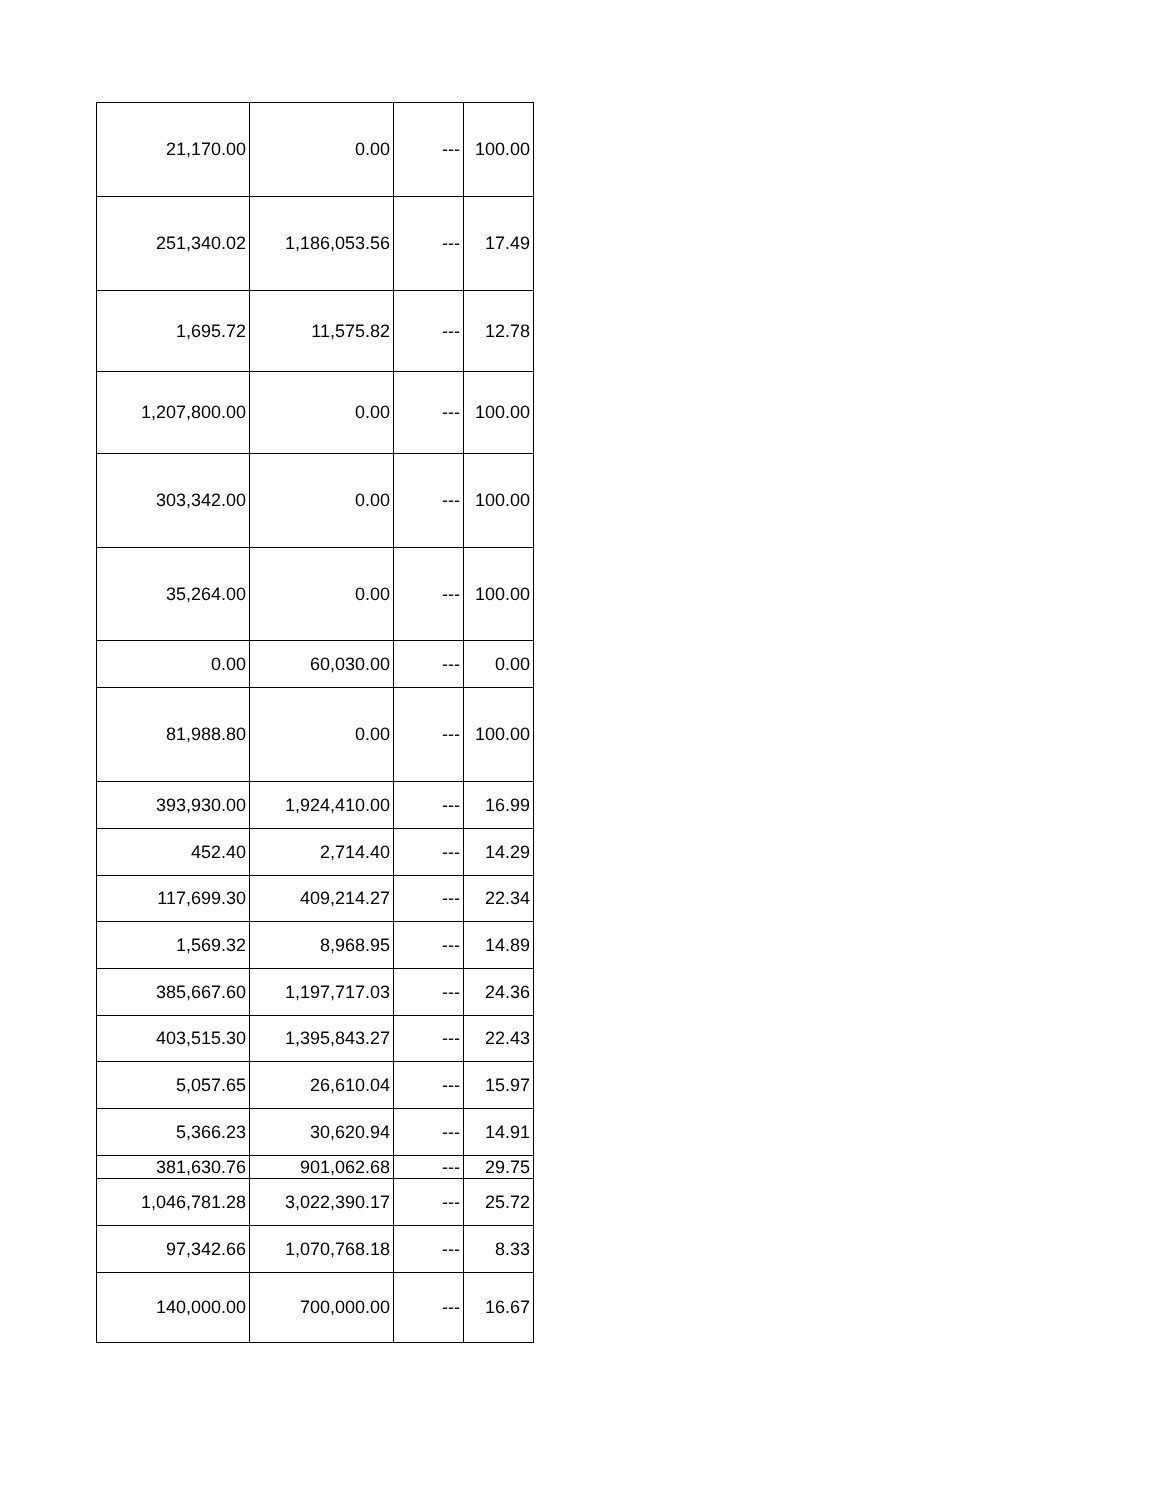| 21,170.00 | 0.00 | --- | 100.00 |
| 251,340.02 | 1,186,053.56 | --- | 17.49 |
| 1,695.72 | 11,575.82 | --- | 12.78 |
| 1,207,800.00 | 0.00 | --- | 100.00 |
| 303,342.00 | 0.00 | --- | 100.00 |
| 35,264.00 | 0.00 | --- | 100.00 |
| 0.00 | 60,030.00 | --- | 0.00 |
| 81,988.80 | 0.00 | --- | 100.00 |
| 393,930.00 | 1,924,410.00 | --- | 16.99 |
| 452.40 | 2,714.40 | --- | 14.29 |
| 117,699.30 | 409,214.27 | --- | 22.34 |
| 1,569.32 | 8,968.95 | --- | 14.89 |
| 385,667.60 | 1,197,717.03 | --- | 24.36 |
| 403,515.30 | 1,395,843.27 | --- | 22.43 |
| 5,057.65 | 26,610.04 | --- | 15.97 |
| 5,366.23 | 30,620.94 | --- | 14.91 |
| 381,630.76 | 901,062.68 | --- | 29.75 |
| 1,046,781.28 | 3,022,390.17 | --- | 25.72 |
| 97,342.66 | 1,070,768.18 | --- | 8.33 |
| 140,000.00 | 700,000.00 | --- | 16.67 |